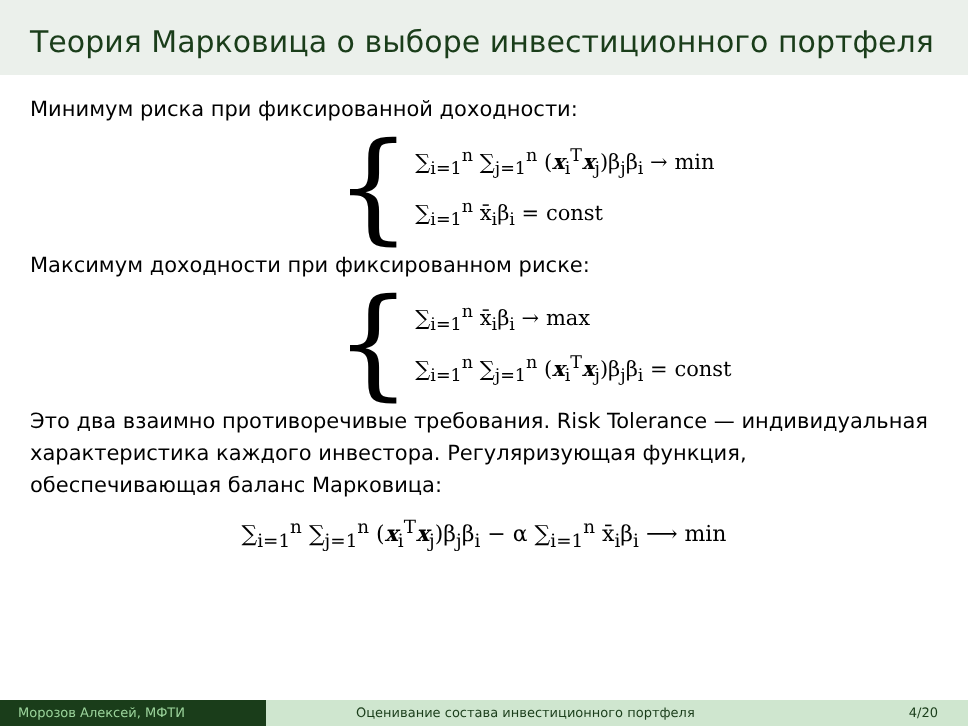Теория Марковица о выборе инвестиционного портфеля
Минимум риска при фиксированной доходности:
{
∑<sub>i=1</sub><sup>n</sup> ∑<sub>j=1</sub><sup>n</sup> (x<sub>i</sub><sup>T</sup>x<sub>j</sub>)β<sub>j</sub>β<sub>i</sub> → min
∑<sub>i=1</sub><sup>n</sup> x̄<sub>i</sub>β<sub>i</sub> = const
Максимум доходности при фиксированном риске:
{
∑<sub>i=1</sub><sup>n</sup> x̄<sub>i</sub>β<sub>i</sub> → max
∑<sub>i=1</sub><sup>n</sup> ∑<sub>j=1</sub><sup>n</sup> (x<sub>i</sub><sup>T</sup>x<sub>j</sub>)β<sub>j</sub>β<sub>i</sub> = const
Это два взаимно противоречивые требования. Risk Tolerance — индивидуальная характеристика каждого инвестора. Регуляризующая функция, обеспечивающая баланс Марковица:
∑<sub>i=1</sub><sup>n</sup> ∑<sub>j=1</sub><sup>n</sup> (x<sub>i</sub><sup>T</sup>x<sub>j</sub>)β<sub>j</sub>β<sub>i</sub> − α ∑<sub>i=1</sub><sup>n</sup> x̄<sub>i</sub>β<sub>i</sub> ⟶ min
Морозов Алексей, МФТИ Оценивание состава инвестиционного портфеля 4/20